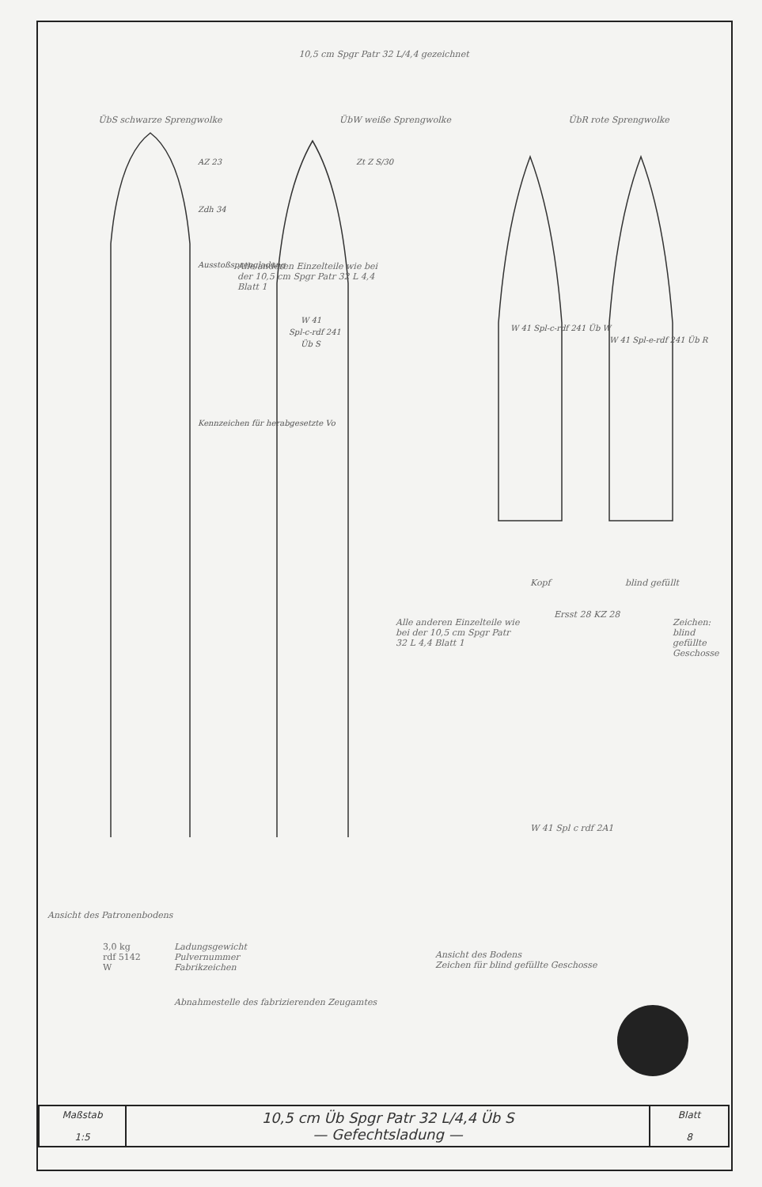10,5 cm Spgr Patr 32 L/4,4 gezeichnet
ÜbS schwarze Sprengwolke ÜbW weiße Sprengwolke ÜbR rote Sprengwolke
AZ 23
Zdh 34
Ausstoßsprengladung
Zt Z S/30
Kennzeichen für herabgesetzte Vo
W 41
Spl-c-rdf 241
Üb S
W 41 Spl-c-rdf 241 Üb W
W 41 Spl-e-rdf 241 Üb R
Alle anderen Einzelteile wie bei der 10,5 cm Spgr Patr 32 L 4,4 Blatt 1
Kopf blind gefüllt
Alle anderen Einzelteile wie bei der 10,5 cm Spgr Patr 32 L 4,4 Blatt 1
Ersst 28 KZ 28
Zeichen: blind gefüllte Geschosse
W 41 Spl c rdf 2A1
Ansicht des Patronenbodens
3,0 kg
rdf 5142
W
Ladungsgewicht
Pulvernummer
Fabrikzeichen
Abnahmestelle des fabrizierenden Zeugamtes
Ansicht des Bodens
Zeichen für blind gefüllte Geschosse
| Maßstab 1:5 | 10,5 cm Üb Spgr Patr 32 L/4,4 Üb S — Gefechtsladung — | Blatt 8 |